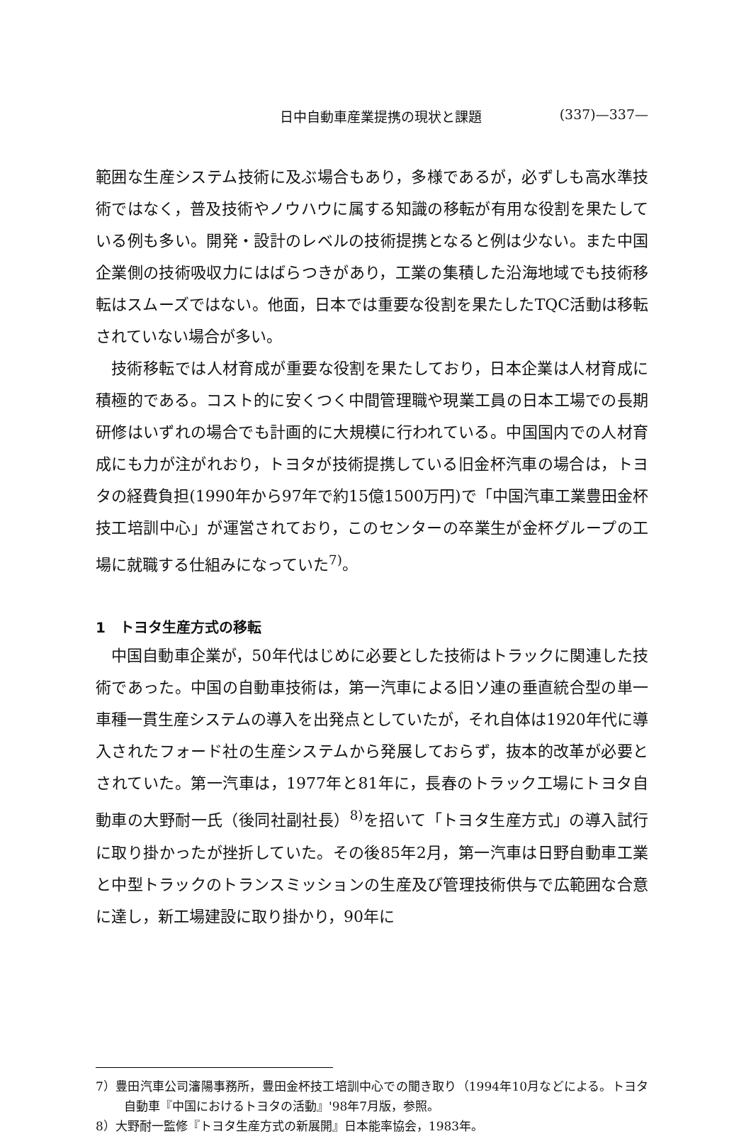日中自動車産業提携の現状と課題 (337)—337—
範囲な生産システム技術に及ぶ場合もあり，多様であるが，必ずしも高水準技術ではなく，普及技術やノウハウに属する知識の移転が有用な役割を果たしている例も多い。開発・設計のレベルの技術提携となると例は少ない。また中国企業側の技術吸収力にはばらつきがあり，工業の集積した沿海地域でも技術移転はスムーズではない。他面，日本では重要な役割を果たしたTQC活動は移転されていない場合が多い。
技術移転では人材育成が重要な役割を果たしており，日本企業は人材育成に積極的である。コスト的に安くつく中間管理職や現業工員の日本工場での長期研修はいずれの場合でも計画的に大規模に行われている。中国国内での人材育成にも力が注がれおり，トヨタが技術提携している旧金杯汽車の場合は，トヨタの経費負担(1990年から97年で約15億1500万円)で「中国汽車工業豊田金杯技工培訓中心」が運営されており，このセンターの卒業生が金杯グループの工場に就職する仕組みになっていた<sup>7)</sup>。
1　トヨタ生産方式の移転
中国自動車企業が，50年代はじめに必要とした技術はトラックに関連した技術であった。中国の自動車技術は，第一汽車による旧ソ連の垂直統合型の単一車種一貫生産システムの導入を出発点としていたが，それ自体は1920年代に導入されたフォード社の生産システムから発展しておらず，抜本的改革が必要とされていた。第一汽車は，1977年と81年に，長春のトラック工場にトヨタ自動車の大野耐一氏（後同社副社長）<sup>8)</sup>を招いて「トヨタ生産方式」の導入試行に取り掛かったが挫折していた。その後85年2月，第一汽車は日野自動車工業と中型トラックのトランスミッションの生産及び管理技術供与で広範囲な合意に達し，新工場建設に取り掛かり，90年に
7）豊田汽車公司瀋陽事務所，豊田金杯技工培訓中心での聞き取り（1994年10月などによる。トヨタ自動車『中国におけるトヨタの活動』'98年7月版，参照。
8）大野耐一監修『トヨタ生産方式の新展開』日本能率協会，1983年。